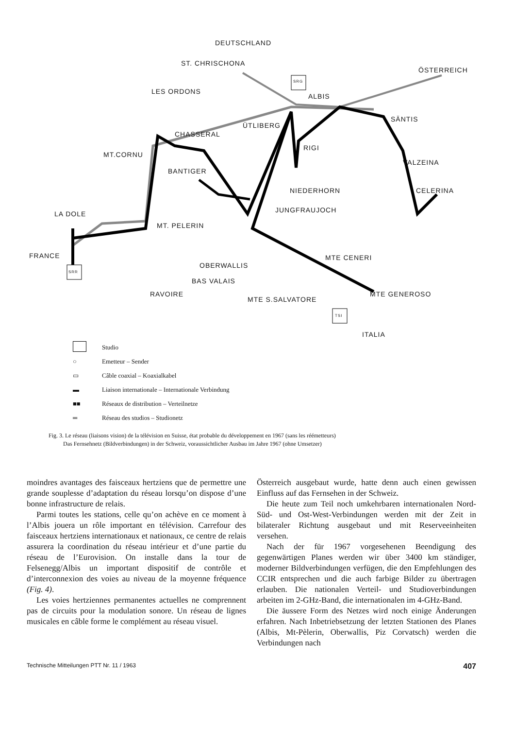DEUTSCHLAND
ST. CHRISCHONA
ÖSTERREICH
LES ORDONS
SRG
ALBIS
SÄNTIS
ÜTLIBERG
CHASSERAL
RIGI
MT.CORNU
VALZEINA
BANTIGER
NIEDERHORN CELERINA
JUNGFRAUJOCH LA DOLE
MT. PELERIN
FRANCE MTE CENERI
OBERWALLIS
SRR
BAS VALAIS
RAVOIRE MTE GENEROSO
MTE S.SALVATORE
TSI
ITALIA
Studio
○ Emetteur – Sender
▭ Câble coaxial – Koaxialkabel
▬ Liaison internationale – Internationale Verbindung
■■ Réseaux de distribution – Verteilnetze
═ Réseau des studios – Studionetz
Fig. 3. Le réseau (liaisons vision) de la télévision en Suisse, état probable du développement en 1967 (sans les réémetteurs)
Das Fernsehnetz (Bildverbindungen) in der Schweiz, voraussichtlicher Ausbau im Jahre 1967 (ohne Umsetzer)
moindres avantages des faisceaux hertziens que de permettre une grande souplesse d’adaptation du réseau lorsqu’on dispose d’une bonne infrastructure de relais.
Parmi toutes les stations, celle qu’on achève en ce moment à l’Albis jouera un rôle important en télévision. Carrefour des faisceaux hertziens internationaux et nationaux, ce centre de relais assurera la coordination du réseau intérieur et d’une partie du réseau de l’Eurovision. On installe dans la tour de Felsenegg/Albis un important dispositif de contrôle et d’interconnexion des voies au niveau de la moyenne fréquence (Fig. 4).
Les voies hertziennes permanentes actuelles ne comprennent pas de circuits pour la modulation sonore. Un réseau de lignes musicales en câble forme le complément au réseau visuel.
Österreich ausgebaut wurde, hatte denn auch einen gewissen Einfluss auf das Fernsehen in der Schweiz.
Die heute zum Teil noch umkehrbaren internationalen Nord-Süd- und Ost-West-Verbindungen werden mit der Zeit in bilateraler Richtung ausgebaut und mit Reserveeinheiten versehen.
Nach der für 1967 vorgesehenen Beendigung des gegenwärtigen Planes werden wir über 3400 km ständiger, moderner Bildverbindungen verfügen, die den Empfehlungen des CCIR entsprechen und die auch farbige Bilder zu übertragen erlauben. Die nationalen Verteil- und Studioverbindungen arbeiten im 2-GHz-Band, die internationalen im 4-GHz-Band.
Die äussere Form des Netzes wird noch einige Änderungen erfahren. Nach Inbetriebsetzung der letzten Stationen des Planes (Albis, Mt-Pèlerin, Oberwallis, Piz Corvatsch) werden die Verbindungen nach
Technische Mitteilungen PTT Nr. 11 / 1963 407